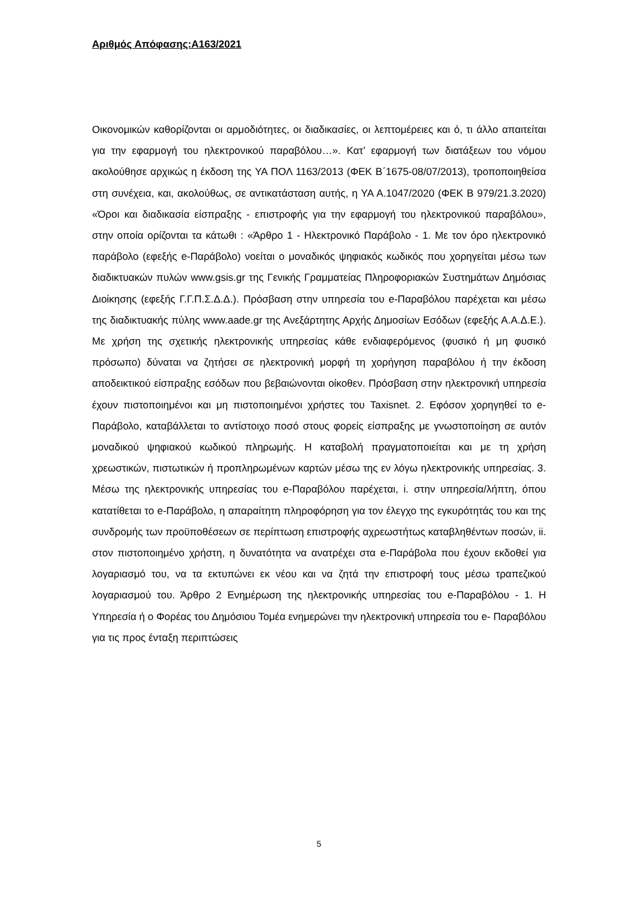Αριθμός Απόφασης:Α163/2021
Οικονομικών καθορίζονται οι αρμοδιότητες, οι διαδικασίες, οι λεπτομέρειες και ό, τι άλλο απαιτείται για την εφαρμογή του ηλεκτρονικού παραβόλου…». Κατ’ εφαρμογή των διατάξεων του νόμου ακολούθησε αρχικώς η έκδοση της ΥΑ ΠΟΛ 1163/2013 (ΦΕΚ Β΄1675-08/07/2013), τροποποιηθείσα στη συνέχεια, και, ακολούθως, σε αντικατάσταση αυτής, η ΥΑ Α.1047/2020 (ΦΕΚ Β 979/21.3.2020) «Όροι και διαδικασία είσπραξης - επιστροφής για την εφαρμογή του ηλεκτρονικού παραβόλου», στην οποία ορίζονται τα κάτωθι : «Άρθρο 1 - Ηλεκτρονικό Παράβολο - 1. Με τον όρο ηλεκτρονικό παράβολο (εφεξής e-Παράβολο) νοείται ο μοναδικός ψηφιακός κωδικός που χορηγείται μέσω των διαδικτυακών πυλών www.gsis.gr της Γενικής Γραμματείας Πληροφοριακών Συστημάτων Δημόσιας Διοίκησης (εφεξής Γ.Γ.Π.Σ.Δ.Δ.). Πρόσβαση στην υπηρεσία του e-Παραβόλου παρέχεται και μέσω της διαδικτυακής πύλης www.aade.gr της Ανεξάρτητης Αρχής Δημοσίων Εσόδων (εφεξής Α.Α.Δ.Ε.). Με χρήση της σχετικής ηλεκτρονικής υπηρεσίας κάθε ενδιαφερόμενος (φυσικό ή μη φυσικό πρόσωπο) δύναται να ζητήσει σε ηλεκτρονική μορφή τη χορήγηση παραβόλου ή την έκδοση αποδεικτικού είσπραξης εσόδων που βεβαιώνονται οίκοθεν. Πρόσβαση στην ηλεκτρονική υπηρεσία έχουν πιστοποιημένοι και μη πιστοποιημένοι χρήστες του Taxisnet. 2. Εφόσον χορηγηθεί το e-Παράβολο, καταβάλλεται το αντίστοιχο ποσό στους φορείς είσπραξης με γνωστοποίηση σε αυτόν μοναδικού ψηφιακού κωδικού πληρωμής. Η καταβολή πραγματοποιείται και με τη χρήση χρεωστικών, πιστωτικών ή προπληρωμένων καρτών μέσω της εν λόγω ηλεκτρονικής υπηρεσίας. 3. Μέσω της ηλεκτρονικής υπηρεσίας του e-Παραβόλου παρέχεται, i. στην υπηρεσία/λήπτη, όπου κατατίθεται το e-Παράβολο, η απαραίτητη πληροφόρηση για τον έλεγχο της εγκυρότητάς του και της συνδρομής των προϋποθέσεων σε περίπτωση επιστροφής αχρεωστήτως καταβληθέντων ποσών, ii. στον πιστοποιημένο χρήστη, η δυνατότητα να ανατρέχει στα e-Παράβολα που έχουν εκδοθεί για λογαριασμό του, να τα εκτυπώνει εκ νέου και να ζητά την επιστροφή τους μέσω τραπεζικού λογαριασμού του. Άρθρο 2 Ενημέρωση της ηλεκτρονικής υπηρεσίας του e-Παραβόλου - 1. Η Υπηρεσία ή ο Φορέας του Δημόσιου Τομέα ενημερώνει την ηλεκτρονική υπηρεσία του e- Παραβόλου για τις προς ένταξη περιπτώσεις
5